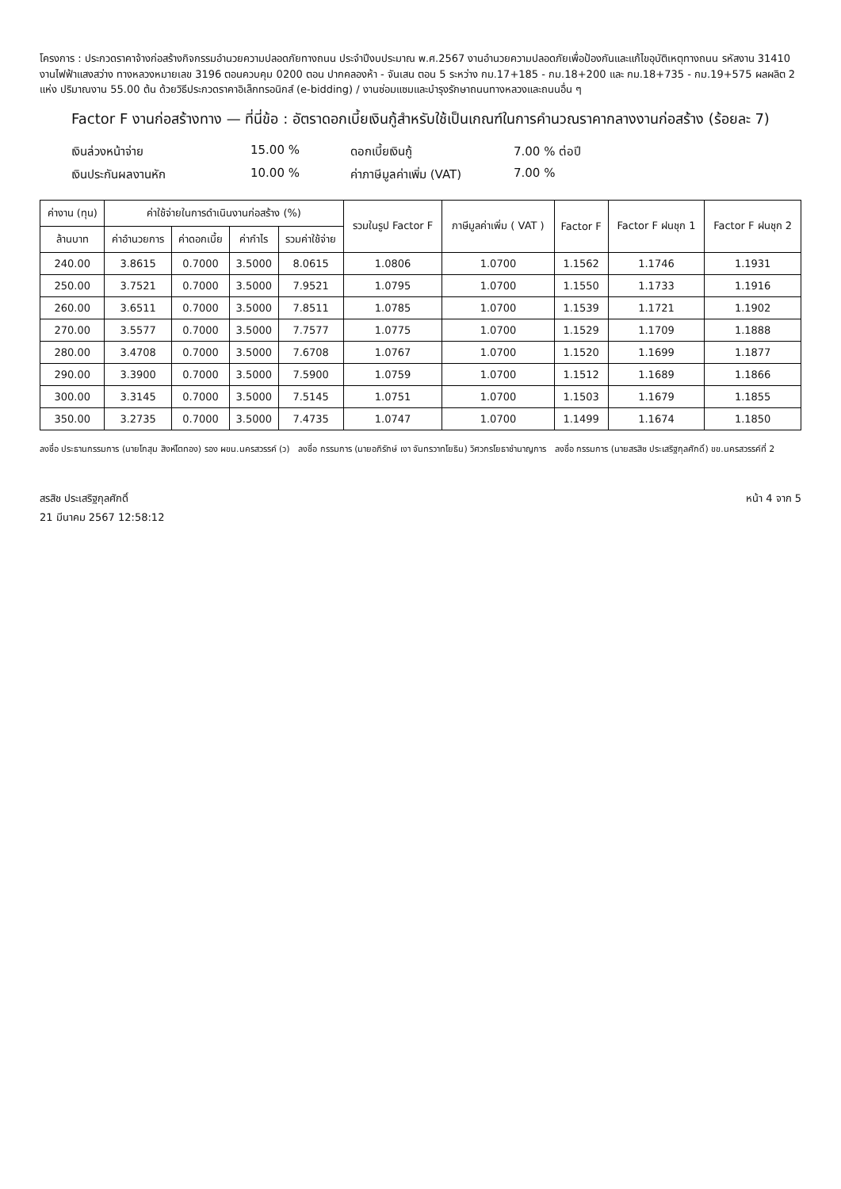โครงการ : ประกวดราคาจ้างก่อสร้างกิจกรรมอำนวยความปลอดภัยทางถนน ประจำปีงบประมาณ พ.ศ.2567 งานอำนวยความปลอดภัยเพื่อป้องกันและแก้ไขอุบัติเหตุทางถนน รหัสงาน 31410 งานไฟฟ้าแสงสว่าง ทางหลวงหมายเลข 3196 ตอนควบคุม 0200 ตอน ปากคลองห้า - จันเสน ตอน 5 ระหว่าง กม.17+185 - กม.18+200 และ กม.18+735 - กม.19+575 ผลผลิต 2 แห่ง ปริมาณงาน 55.00 ต้น ด้วยวิธีประกวดราคาอิเล็กทรอนิกส์ (e-bidding) / งานซ่อมแซมและบำรุงรักษาถนนทางหลวงและถนนอื่น ๆ
Factor F งานก่อสร้างทาง — ที่นี่ข้อ : อัตราดอกเบี้ยเงินกู้สำหรับใช้เป็นเกณฑ์ในการคำนวณราคากลางงานก่อสร้าง (ร้อยละ 7)
เงินล่วงหน้าจ่าย
15.00 %
ดอกเบี้ยเงินกู้
7.00 % ต่อปี
เงินประกันผลงานหัก
10.00 %
ค่าภาษีมูลค่าเพิ่ม (VAT)
7.00 %
| ค่างาน (ทุน) | ค่าใช้จ่ายในการดำเนินงานก่อสร้าง (%) | | | | รวมในรูป Factor F | ภาษีมูลค่าเพิ่ม ( VAT ) | Factor F | Factor F ฝนชุก 1 | Factor F ฝนชุก 2 |
| --- | --- | --- | --- | --- | --- | --- | --- | --- | --- |
| ล้านบาท | ค่าอำนวยการ | ค่าดอกเบี้ย | ค่ากำไร | รวมค่าใช้จ่าย | | | | | |
| 240.00 | 3.8615 | 0.7000 | 3.5000 | 8.0615 | 1.0806 | 1.0700 | 1.1562 | 1.1746 | 1.1931 |
| 250.00 | 3.7521 | 0.7000 | 3.5000 | 7.9521 | 1.0795 | 1.0700 | 1.1550 | 1.1733 | 1.1916 |
| 260.00 | 3.6511 | 0.7000 | 3.5000 | 7.8511 | 1.0785 | 1.0700 | 1.1539 | 1.1721 | 1.1902 |
| 270.00 | 3.5577 | 0.7000 | 3.5000 | 7.7577 | 1.0775 | 1.0700 | 1.1529 | 1.1709 | 1.1888 |
| 280.00 | 3.4708 | 0.7000 | 3.5000 | 7.6708 | 1.0767 | 1.0700 | 1.1520 | 1.1699 | 1.1877 |
| 290.00 | 3.3900 | 0.7000 | 3.5000 | 7.5900 | 1.0759 | 1.0700 | 1.1512 | 1.1689 | 1.1866 |
| 300.00 | 3.3145 | 0.7000 | 3.5000 | 7.5145 | 1.0751 | 1.0700 | 1.1503 | 1.1679 | 1.1855 |
| 350.00 | 3.2735 | 0.7000 | 3.5000 | 7.4735 | 1.0747 | 1.0700 | 1.1499 | 1.1674 | 1.1850 |
ลงชื่อ ประธานกรรมการ (นายโกสุม สิงห์โตทอง) รอง ผขน.นครสวรรค์ (ว) ลงชื่อ กรรมการ (นายอภิรักษ์ เงา จันทรวาทโยธิน) วิศวกรโยธาชำนาญการ ลงชื่อ กรรมการ (นายสรสิช ประเสริฐกุลศักดิ์) ขข.นครสวรรค์ที่ 2
สรสิช ประเสริฐกุลศักดิ์
21 มีนาคม 2567 12:58:12
หน้า 4 จาก 5